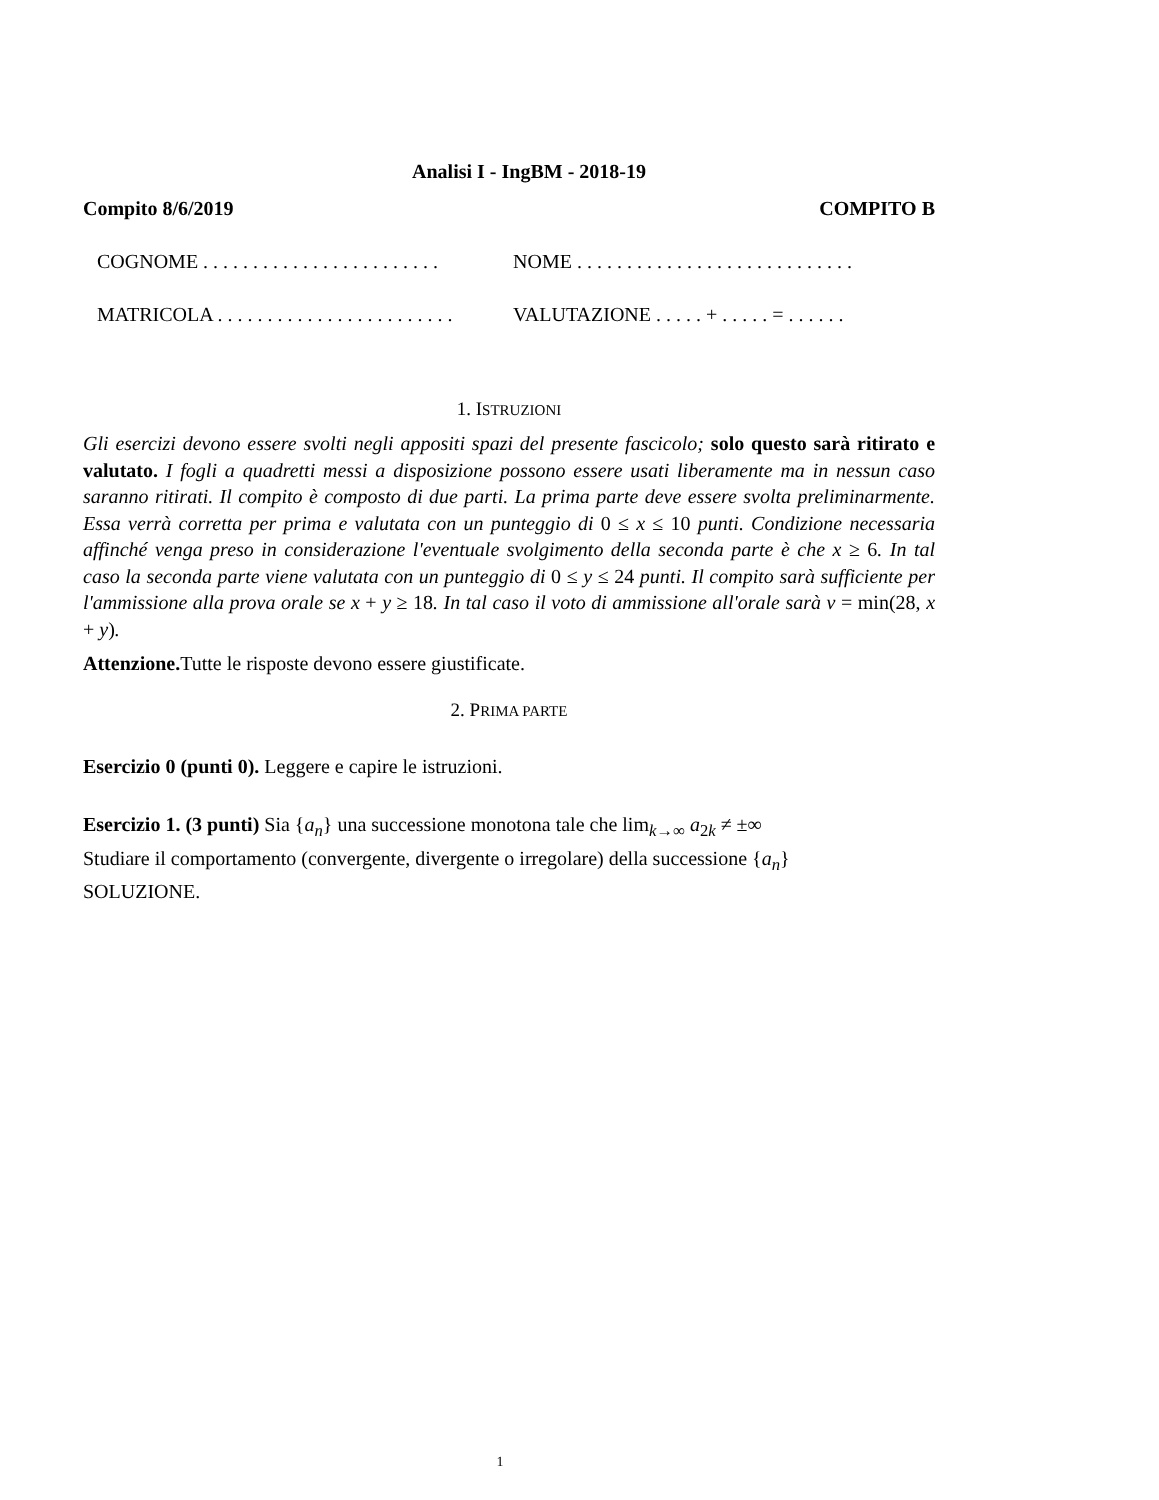Analisi I - IngBM - 2018-19
Compito 8/6/2019 COMPITO B
COGNOME . . . . . . . . . . . . . . . . . . . . . . . .
NOME . . . . . . . . . . . . . . . . . . . . . . . . . . . .
MATRICOLA . . . . . . . . . . . . . . . . . . . . . . . .
VALUTAZIONE . . . . . + . . . . . = . . . . . .
1. ISTRUZIONI
Gli esercizi devono essere svolti negli appositi spazi del presente fascicolo; solo questo sarà ritirato e valutato. I fogli a quadretti messi a disposizione possono essere usati liberamente ma in nessun caso saranno ritirati. Il compito è composto di due parti. La prima parte deve essere svolta preliminarmente. Essa verrà corretta per prima e valutata con un punteggio di 0 ≤ x ≤ 10 punti. Condizione necessaria affinché venga preso in considerazione l'eventuale svolgimento della seconda parte è che x ≥ 6. In tal caso la seconda parte viene valutata con un punteggio di 0 ≤ y ≤ 24 punti. Il compito sarà sufficiente per l'ammissione alla prova orale se x + y ≥ 18. In tal caso il voto di ammissione all'orale sarà v = min(28, x + y).
Attenzione. Tutte le risposte devono essere giustificate.
2. PRIMA PARTE
Esercizio 0 (punti 0). Leggere e capire le istruzioni.
Esercizio 1. (3 punti) Sia {a<sub>n</sub>} una successione monotona tale che lim<sub>k→∞</sub> a<sub>2k</sub> ≠ ±∞
Studiare il comportamento (convergente, divergente o irregolare) della successione {a<sub>n</sub>}
SOLUZIONE.
1